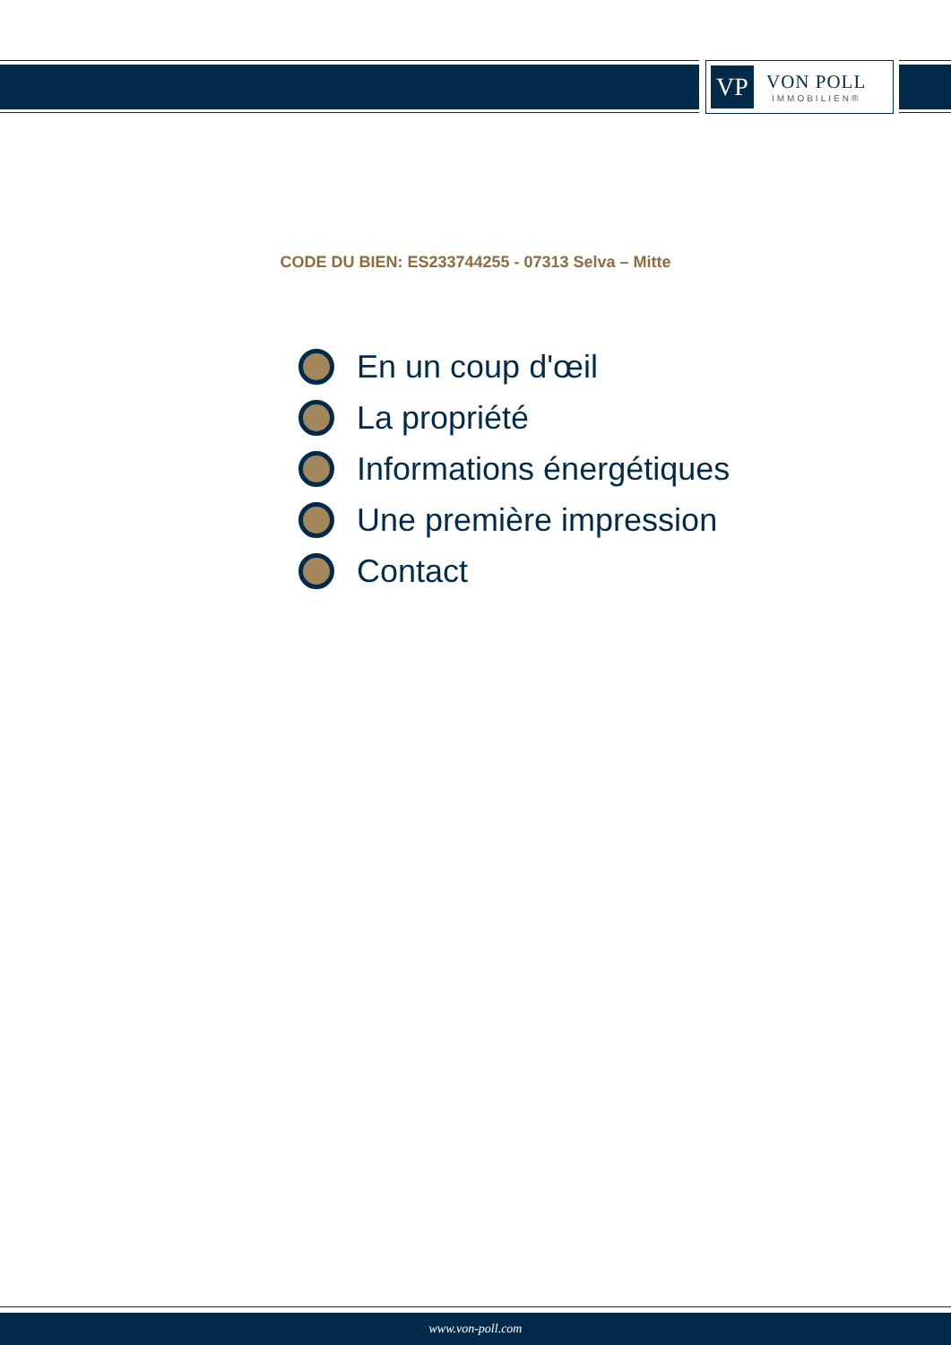VP
VON POLL
IMMOBILIEN®
CODE DU BIEN: ES233744255 - 07313 Selva – Mitte
En un coup d'œil
La propriété
Informations énergétiques
Une première impression
Contact
www.von-poll.com